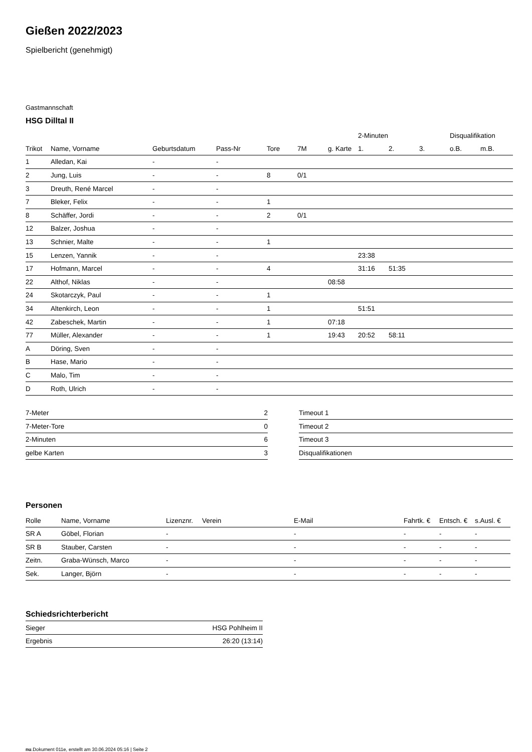Gießen 2022/2023
Spielbericht (genehmigt)
Gastmannschaft
HSG Dilltal II
| | | | | | | | 2-Minuten | | | Disqualifikation | |
| --- | --- | --- | --- | --- | --- | --- | --- | --- | --- | --- | --- |
| Trikot | Name, Vorname | Geburtsdatum | Pass-Nr | Tore | 7M | g. Karte | 1. | 2. | 3. | o.B. | m.B. |
| 1 | Alledan, Kai | - | - | | | | | | | | |
| 2 | Jung, Luis | - | - | 8 | 0/1 | | | | | | |
| 3 | Dreuth, René Marcel | - | - | | | | | | | | |
| 7 | Bleker, Felix | - | - | 1 | | | | | | | |
| 8 | Schäffer, Jordi | - | - | 2 | 0/1 | | | | | | |
| 12 | Balzer, Joshua | - | - | | | | | | | | |
| 13 | Schnier, Malte | - | - | 1 | | | | | | | |
| 15 | Lenzen, Yannik | - | - | | | | 23:38 | | | | |
| 17 | Hofmann, Marcel | - | - | 4 | | | 31:16 | 51:35 | | | |
| 22 | Althof, Niklas | - | - | | | 08:58 | | | | | |
| 24 | Skotarczyk, Paul | - | - | 1 | | | | | | | |
| 34 | Altenkirch, Leon | - | - | 1 | | | 51:51 | | | | |
| 42 | Zabeschek, Martin | - | - | 1 | | 07:18 | | | | | |
| 77 | Müller, Alexander | - | - | 1 | | 19:43 | 20:52 | 58:11 | | | |
| A | Döring, Sven | - | - | | | | | | | | |
| B | Hase, Mario | - | - | | | | | | | | |
| C | Malo, Tim | - | - | | | | | | | | |
| D | Roth, Ulrich | - | - | | | | | | | | |
| 7-Meter | 2 |
| 7-Meter-Tore | 0 |
| 2-Minuten | 6 |
| gelbe Karten | 3 |
| Timeout 1 |
| Timeout 2 |
| Timeout 3 |
| Disqualifikationen |
Personen
| Rolle | Name, Vorname | Lizenznr. | Verein | E-Mail | Fahrtk. € | Entsch. € | s.Ausl. € |
| --- | --- | --- | --- | --- | --- | --- | --- |
| SR A | Göbel, Florian | - | | - | - | - | - |
| SR B | Stauber, Carsten | - | | - | - | - | - |
| Zeitn. | Graba-Wünsch, Marco | - | | - | - | - | - |
| Sek. | Langer, Björn | - | | - | - | - | - |
Schiedsrichterbericht
| Sieger | HSG Pohlheim II |
| Ergebnis | 26:20 (13:14) |
nu.Dokument 011e, erstellt am 30.06.2024 05:16 | Seite 2